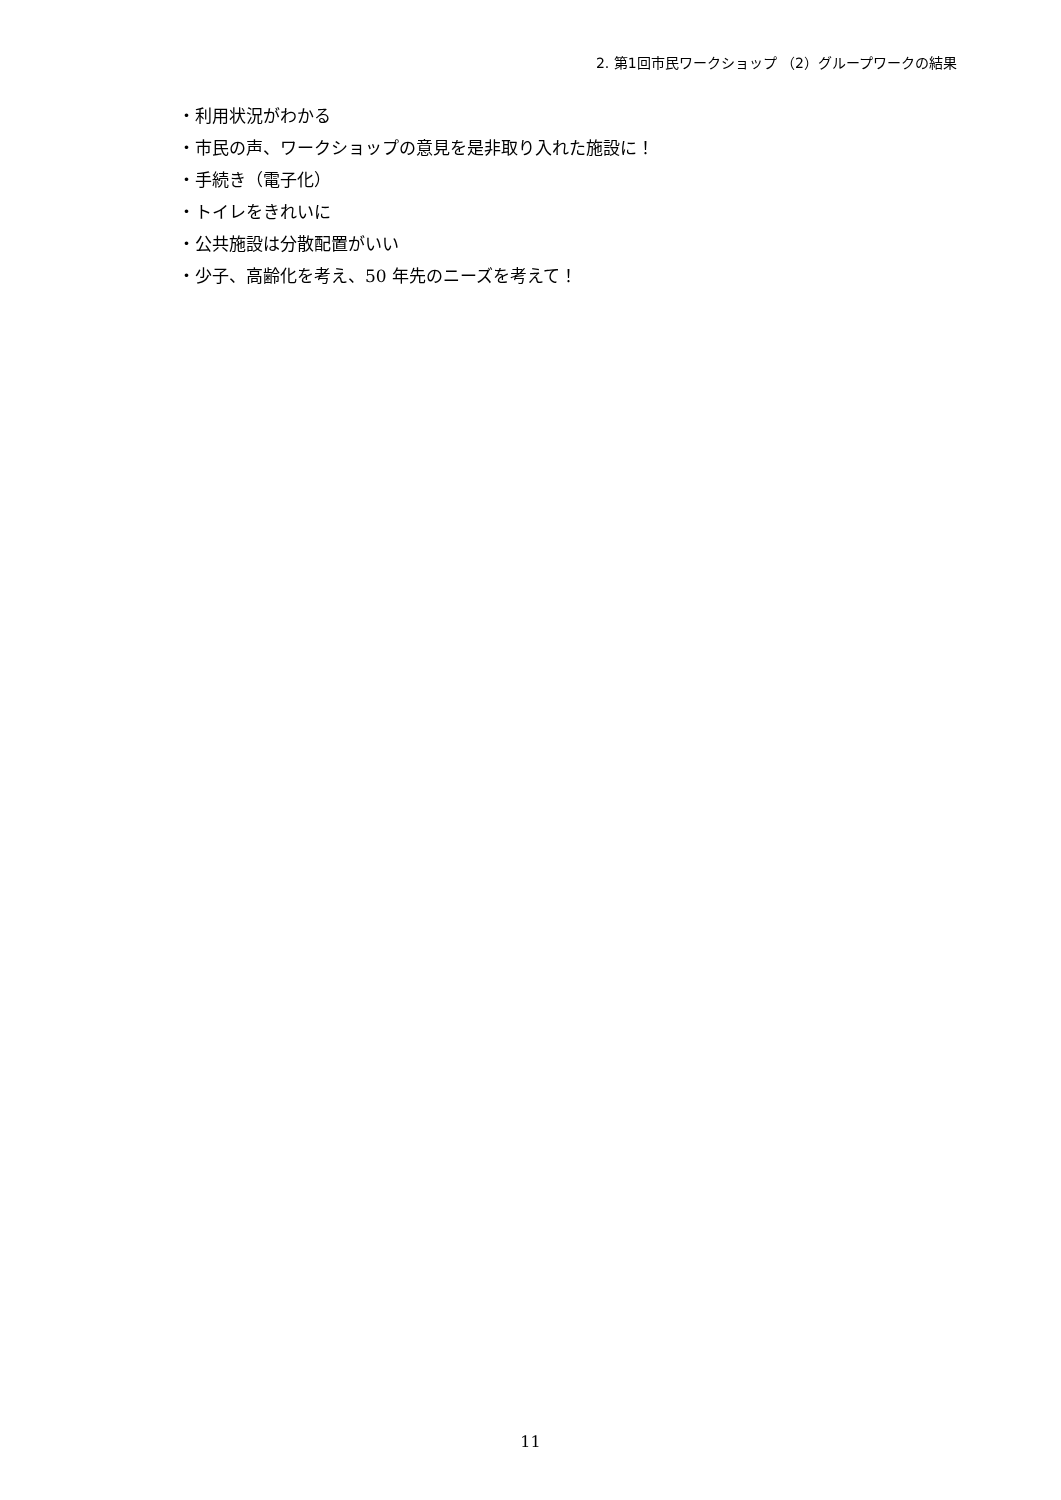2. 第1回市民ワークショップ （2）グループワークの結果
・利用状況がわかる
・市民の声、ワークショップの意見を是非取り入れた施設に！
・手続き（電子化）
・トイレをきれいに
・公共施設は分散配置がいい
・少子、高齢化を考え、50 年先のニーズを考えて！
11